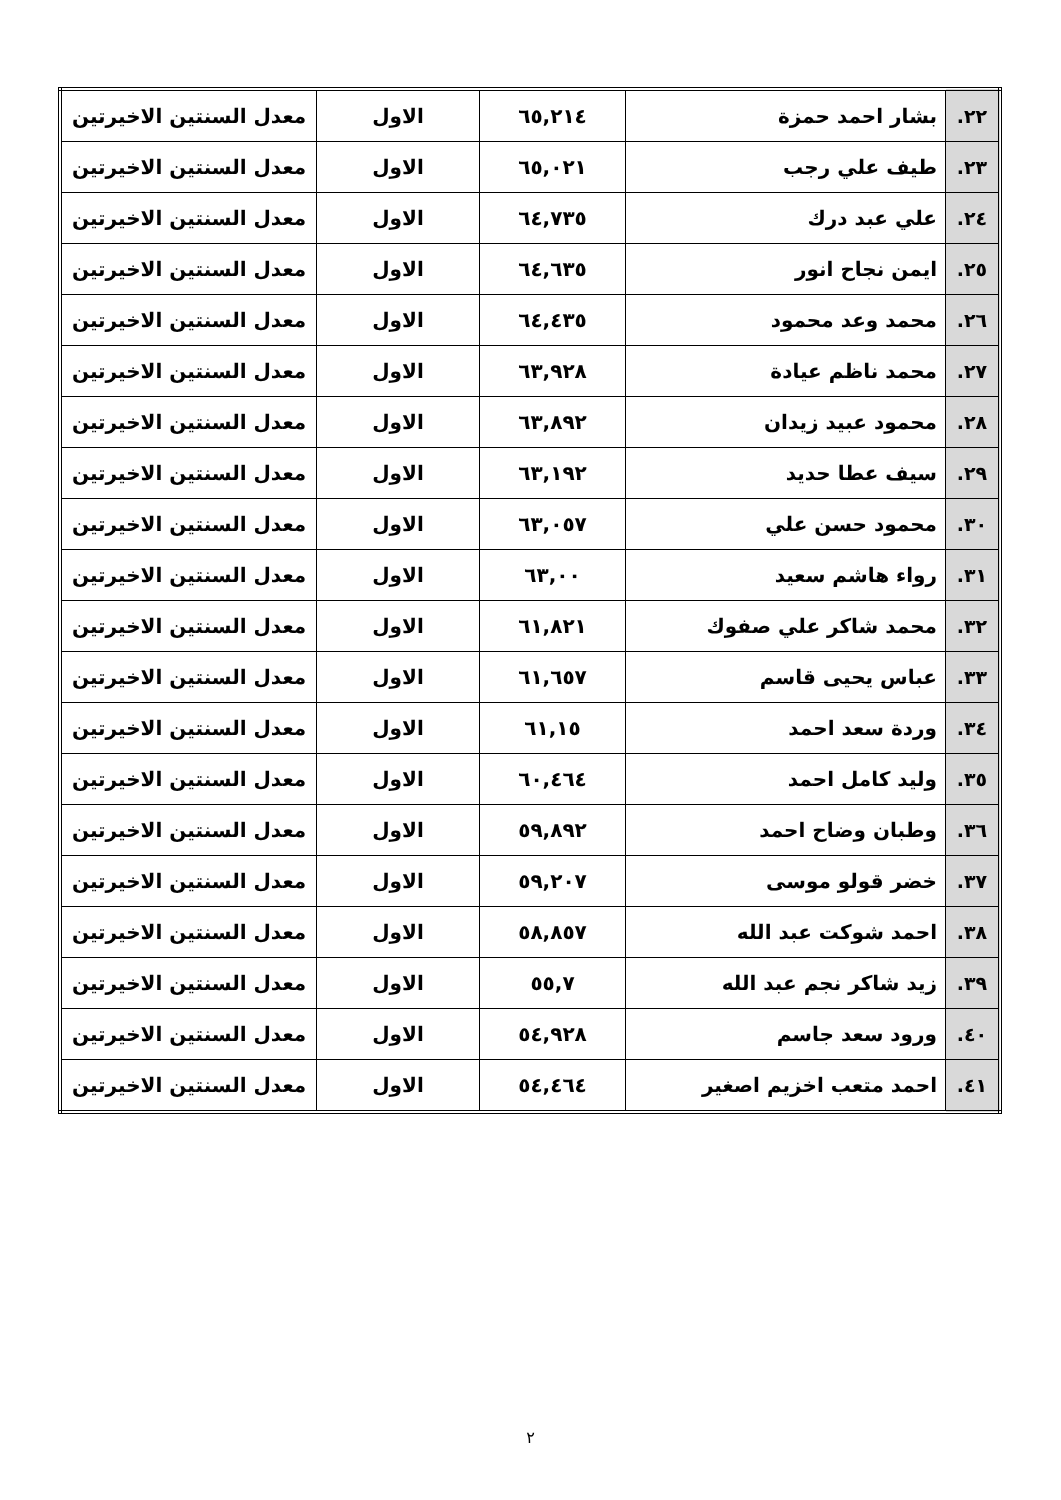| ٢٢. | بشار احمد حمزة | ٦٥,٢١٤ | الاول | معدل السنتين الاخيرتين |
| ٢٣. | طيف علي رجب | ٦٥,٠٢١ | الاول | معدل السنتين الاخيرتين |
| ٢٤. | علي عبد درك | ٦٤,٧٣٥ | الاول | معدل السنتين الاخيرتين |
| ٢٥. | ايمن نجاح انور | ٦٤,٦٣٥ | الاول | معدل السنتين الاخيرتين |
| ٢٦. | محمد وعد محمود | ٦٤,٤٣٥ | الاول | معدل السنتين الاخيرتين |
| ٢٧. | محمد ناظم عيادة | ٦٣,٩٢٨ | الاول | معدل السنتين الاخيرتين |
| ٢٨. | محمود عبيد زيدان | ٦٣,٨٩٢ | الاول | معدل السنتين الاخيرتين |
| ٢٩. | سيف عطا حديد | ٦٣,١٩٢ | الاول | معدل السنتين الاخيرتين |
| ٣٠. | محمود حسن علي | ٦٣,٠٥٧ | الاول | معدل السنتين الاخيرتين |
| ٣١. | رواء هاشم سعيد | ٦٣,٠٠ | الاول | معدل السنتين الاخيرتين |
| ٣٢. | محمد شاكر علي صفوك | ٦١,٨٢١ | الاول | معدل السنتين الاخيرتين |
| ٣٣. | عباس يحيى قاسم | ٦١,٦٥٧ | الاول | معدل السنتين الاخيرتين |
| ٣٤. | وردة سعد احمد | ٦١,١٥ | الاول | معدل السنتين الاخيرتين |
| ٣٥. | وليد كامل احمد | ٦٠,٤٦٤ | الاول | معدل السنتين الاخيرتين |
| ٣٦. | وطبان وضاح احمد | ٥٩,٨٩٢ | الاول | معدل السنتين الاخيرتين |
| ٣٧. | خضر قولو موسى | ٥٩,٢٠٧ | الاول | معدل السنتين الاخيرتين |
| ٣٨. | احمد شوكت عبد الله | ٥٨,٨٥٧ | الاول | معدل السنتين الاخيرتين |
| ٣٩. | زيد شاكر نجم عبد الله | ٥٥,٧ | الاول | معدل السنتين الاخيرتين |
| ٤٠. | ورود سعد جاسم | ٥٤,٩٢٨ | الاول | معدل السنتين الاخيرتين |
| ٤١. | احمد متعب اخزيم اصغير | ٥٤,٤٦٤ | الاول | معدل السنتين الاخيرتين |
٢